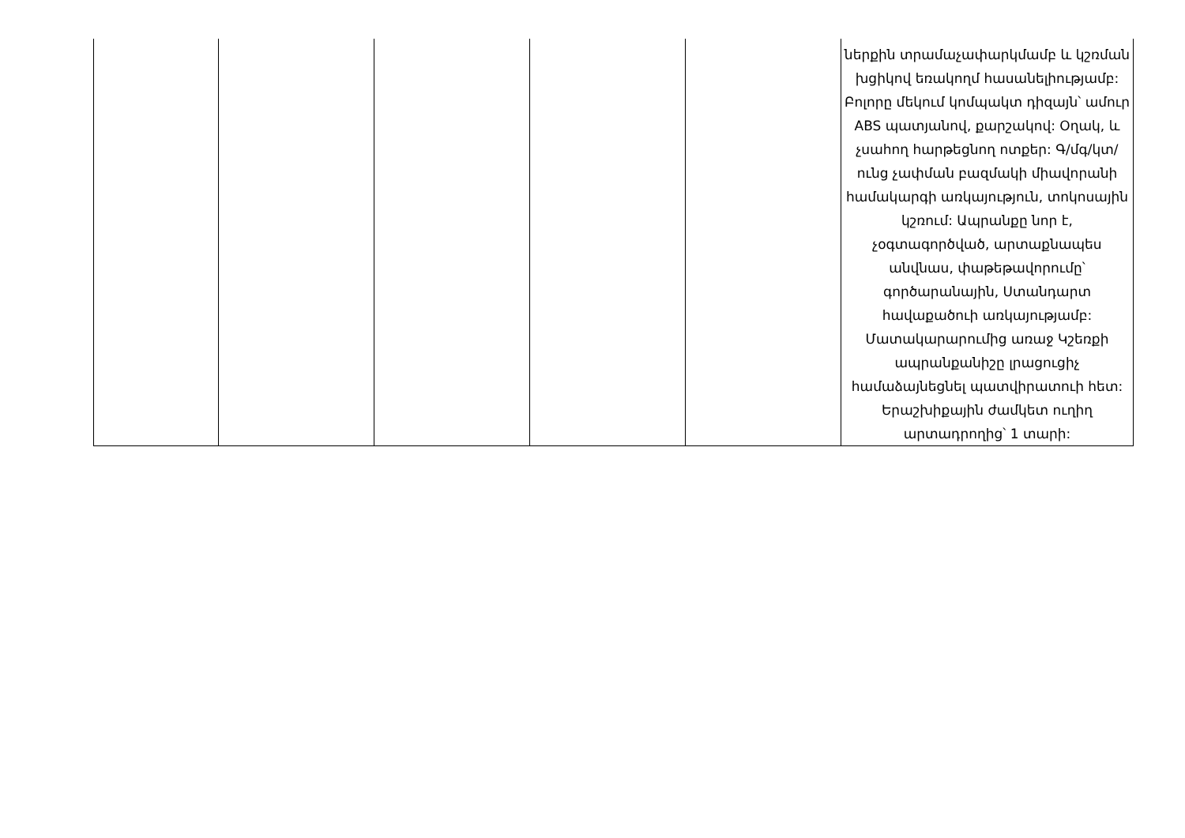| | | | | | ներքին տրամաչափարկմամբ և կշռման խցիկով եռակողմ հասանելիությամբ: Բոլորը մեկում կոմպակտ դիզայն՝ ամուր ABS պատյանով, քարշակով: Օղակ, և չսահող հարթեցնող ոտքեր: Գ/մգ/կտ/ունց չափման բազմակի միավորանի համակարգի առկայություն, տոկոսային կշռում: Ապրանքը նոր է, չօգտագործված, արտաքնապես անվնաս, փաթեթավորումը՝ գործարանային, Ստանդարտ հավաքածուի առկայությամբ: Մատակարարումից առաջ Կշեռքի ապրանքանիշը լրացուցիչ համաձայնեցնել պատվիրատուի հետ: Երաշխիքային ժամկետ ուղիղ արտադրողից՝ 1 տարի: |